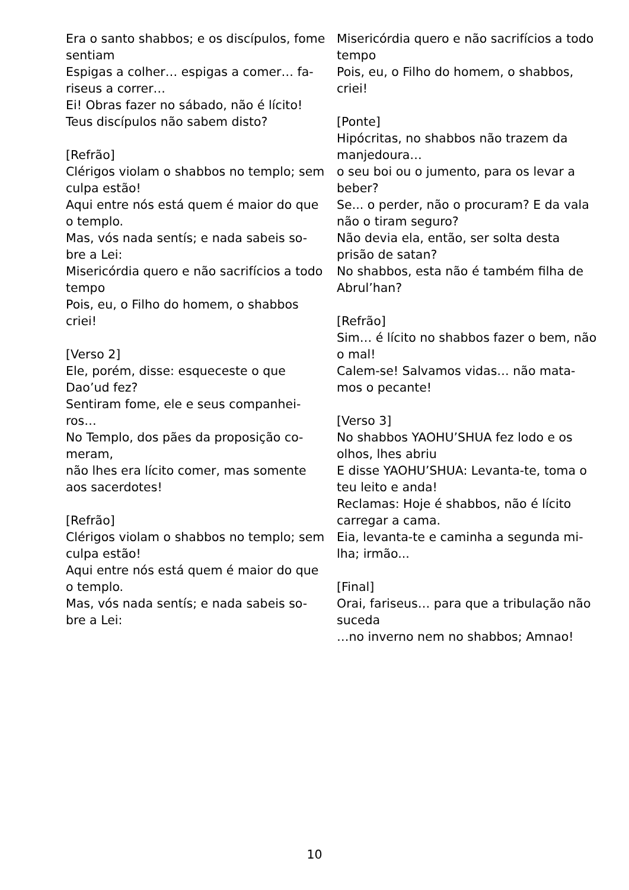Era o santo shabbos; e os discípulos, fome sentiam
Espigas a colher… espigas a comer… fa-riseus a correr…
Ei! Obras fazer no sábado, não é lícito!
Teus discípulos não sabem disto?
[Refrão]
Clérigos violam o shabbos no templo; sem culpa estão!
Aqui entre nós está quem é maior do que o templo.
Mas, vós nada sentís; e nada sabeis so-bre a Lei:
Misericórdia quero e não sacrifícios a todo tempo
Pois, eu, o Filho do homem, o shabbos criei!
[Verso 2]
Ele, porém, disse: esqueceste o que Dao’ud fez?
Sentiram fome, ele e seus companhei-ros…
No Templo, dos pães da proposição co-meram,
não lhes era lícito comer, mas somente aos sacerdotes!
[Refrão]
Clérigos violam o shabbos no templo; sem culpa estão!
Aqui entre nós está quem é maior do que o templo.
Mas, vós nada sentís; e nada sabeis so-bre a Lei:
Misericórdia quero e não sacrifícios a todo tempo
Pois, eu, o Filho do homem, o shabbos, criei!
[Ponte]
Hipócritas, no shabbos não trazem da manjedoura…
o seu boi ou o jumento, para os levar a beber?
Se... o perder, não o procuram? E da vala não o tiram seguro?
Não devia ela, então, ser solta desta prisão de satan?
No shabbos, esta não é também filha de Abrul’han?
[Refrão]
Sim… é lícito no shabbos fazer o bem, não o mal!
Calem-se! Salvamos vidas… não mata-mos o pecante!
[Verso 3]
No shabbos YAOHU’SHUA fez lodo e os olhos, lhes abriu
E disse YAOHU’SHUA: Levanta-te, toma o teu leito e anda!
Reclamas: Hoje é shabbos, não é lícito carregar a cama.
Eia, levanta-te e caminha a segunda mi-lha; irmão...
[Final]
Orai, fariseus… para que a tribulação não suceda
…no inverno nem no shabbos; Amnao!
10